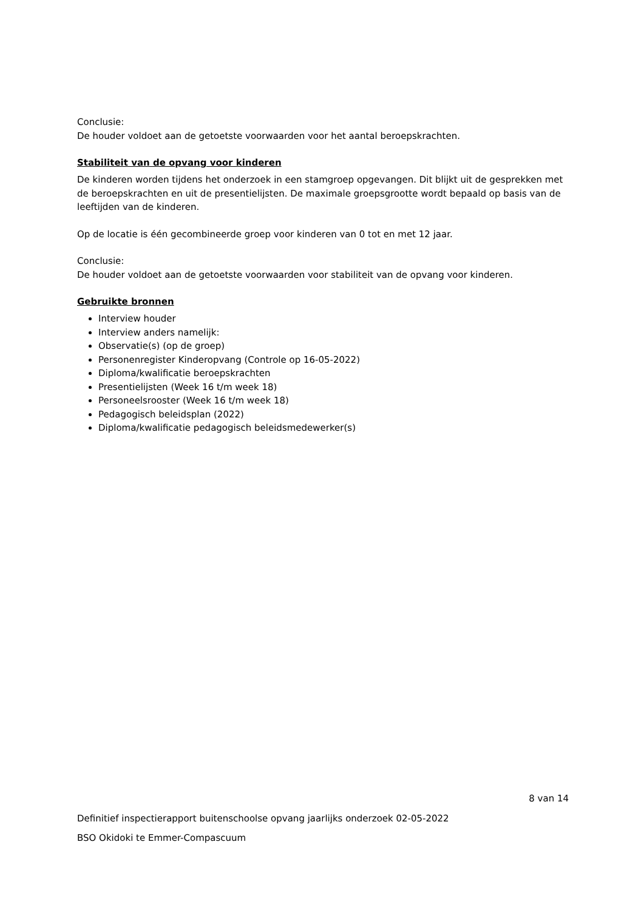Conclusie:
De houder voldoet aan de getoetste voorwaarden voor het aantal beroepskrachten.
Stabiliteit van de opvang voor kinderen
De kinderen worden tijdens het onderzoek in een stamgroep opgevangen. Dit blijkt uit de gesprekken met de beroepskrachten en uit de presentielijsten. De maximale groepsgrootte wordt bepaald op basis van de leeftijden van de kinderen.
Op de locatie is één gecombineerde groep voor kinderen van 0 tot en met 12 jaar.
Conclusie:
De houder voldoet aan de getoetste voorwaarden voor stabiliteit van de opvang voor kinderen.
Gebruikte bronnen
Interview houder
Interview anders namelijk:
Observatie(s) (op de groep)
Personenregister Kinderopvang (Controle op 16-05-2022)
Diploma/kwalificatie beroepskrachten
Presentielijsten (Week 16 t/m week 18)
Personeelsrooster (Week 16 t/m week 18)
Pedagogisch beleidsplan (2022)
Diploma/kwalificatie pedagogisch beleidsmedewerker(s)
8 van 14
Definitief inspectierapport buitenschoolse opvang jaarlijks onderzoek 02-05-2022
BSO Okidoki te Emmer-Compascuum